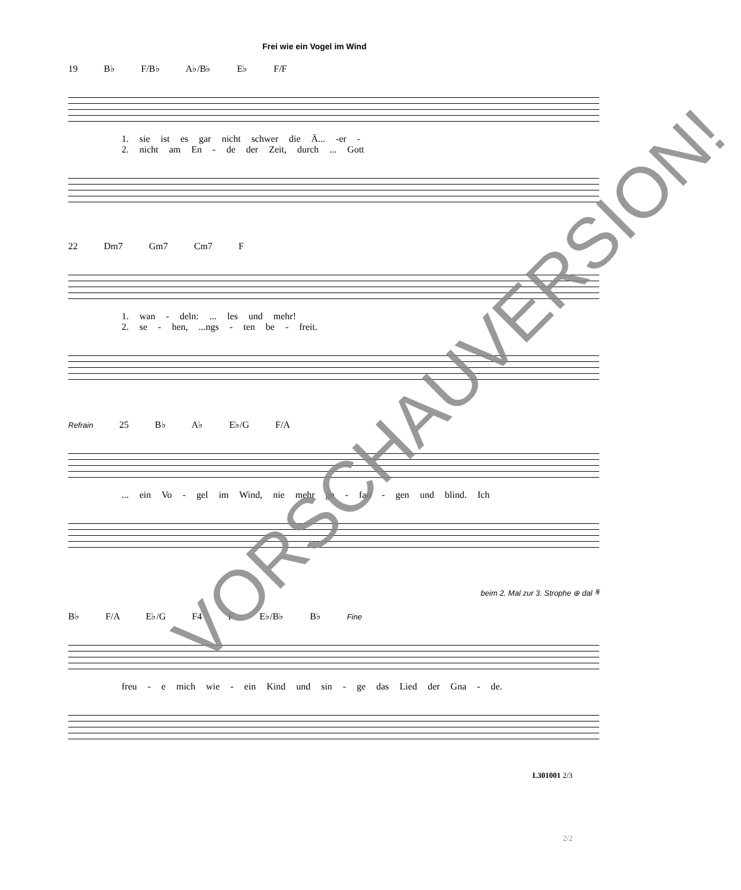Frei wie ein Vogel im Wind
19 B♭ F/B♭ A♭/B♭ E♭ F/F
1. sie ist es gar nicht schwer die Ä... -er -
2. nicht am En - de der Zeit, durch ... Gott
22 Dm7 Gm7 Cm7 F
1. wan - deln: ... les und mehr!
2. se - hen, ...ngs - ten be - freit.
Refrain 25 B♭ A♭ E♭/G F/A
... ein Vo - gel im Wind, nie mehr ge - fan - gen und blind. Ich
beim 2. Mal zur 3. Strophe ⊕ dal 𝄋
B♭ F/A E♭/G F4 F E♭/B♭ B♭ Fine
freu - e mich wie - ein Kind und sin - ge das Lied der Gna - de.
L301001 2/3
2/2
VORSCHAUVERSION!